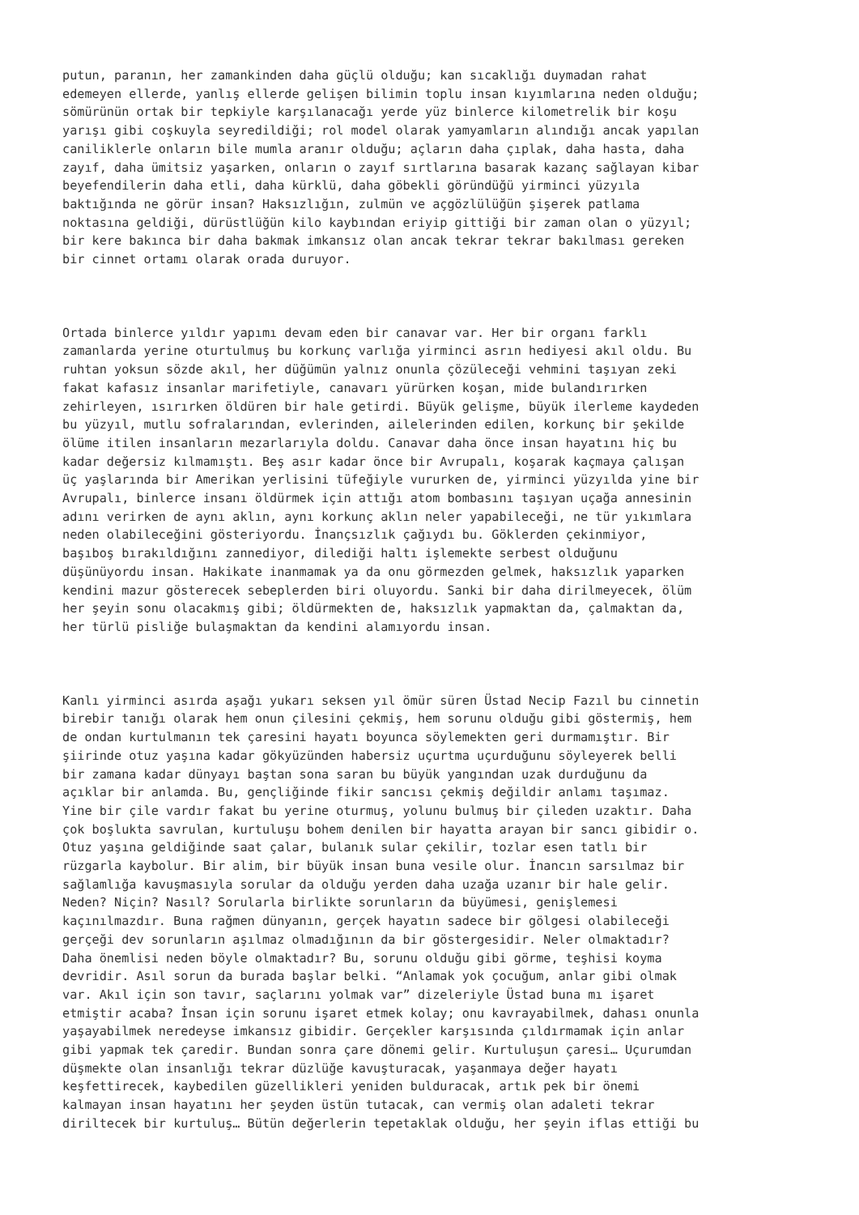putun, paranın, her zamankinden daha güçlü olduğu; kan sıcaklığı duymadan rahat edemeyen ellerde, yanlış ellerde gelişen bilimin toplu insan kıyımlarına neden olduğu; sömürünün ortak bir tepkiyle karşılanacağı yerde yüz binlerce kilometrelik bir koşu yarışı gibi coşkuyla seyredildiği; rol model olarak yamyamların alındığı ancak yapılan caniliklerle onların bile mumla aranır olduğu; açların daha çıplak, daha hasta, daha zayıf, daha ümitsiz yaşarken, onların o zayıf sırtlarına basarak kazanç sağlayan kibar beyefendilerin daha etli, daha kürklü, daha göbekli göründüğü yirminci yüzyıla baktığında ne görür insan? Haksızlığın, zulmün ve açgözlülüğün şişerek patlama noktasına geldiği, dürüstlüğün kilo kaybından eriyip gittiği bir zaman olan o yüzyıl; bir kere bakınca bir daha bakmak imkansız olan ancak tekrar tekrar bakılması gereken bir cinnet ortamı olarak orada duruyor.
Ortada binlerce yıldır yapımı devam eden bir canavar var. Her bir organı farklı zamanlarda yerine oturtulmuş bu korkunç varlığa yirminci asrın hediyesi akıl oldu. Bu ruhtan yoksun sözde akıl, her düğümün yalnız onunla çözüleceği vehmini taşıyan zeki fakat kafasız insanlar marifetiyle, canavarı yürürken koşan, mide bulandırırken zehirleyen, ısırırken öldüren bir hale getirdi. Büyük gelişme, büyük ilerleme kaydeden bu yüzyıl, mutlu sofralarından, evlerinden, ailelerinden edilen, korkunç bir şekilde ölüme itilen insanların mezarlarıyla doldu. Canavar daha önce insan hayatını hiç bu kadar değersiz kılmamıştı. Beş asır kadar önce bir Avrupalı, koşarak kaçmaya çalışan üç yaşlarında bir Amerikan yerlisini tüfeğiyle vururken de, yirminci yüzyılda yine bir Avrupalı, binlerce insanı öldürmek için attığı atom bombasını taşıyan uçağa annesinin adını verirken de aynı aklın, aynı korkunç aklın neler yapabileceği, ne tür yıkımlara neden olabileceğini gösteriyordu. İnançsızlık çağıydı bu. Göklerden çekinmiyor, başıboş bırakıldığını zannediyor, dilediği haltı işlemekte serbest olduğunu düşünüyordu insan. Hakikate inanmamak ya da onu görmezden gelmek, haksızlık yaparken kendini mazur gösterecek sebeplerden biri oluyordu. Sanki bir daha dirilmeyecek, ölüm her şeyin sonu olacakmış gibi; öldürmekten de, haksızlık yapmaktan da, çalmaktan da, her türlü pisliğe bulaşmaktan da kendini alamıyordu insan.
Kanlı yirminci asırda aşağı yukarı seksen yıl ömür süren Üstad Necip Fazıl bu cinnetin birebir tanığı olarak hem onun çilesini çekmiş, hem sorunu olduğu gibi göstermiş, hem de ondan kurtulmanın tek çaresini hayatı boyunca söylemekten geri durmamıştır. Bir şiirinde otuz yaşına kadar gökyüzünden habersiz uçurtma uçurduğunu söyleyerek belli bir zamana kadar dünyayı baştan sona saran bu büyük yangından uzak durduğunu da açıklar bir anlamda. Bu, gençliğinde fikir sancısı çekmiş değildir anlamı taşımaz. Yine bir çile vardır fakat bu yerine oturmuş, yolunu bulmuş bir çileden uzaktır. Daha çok boşlukta savrulan, kurtuluşu bohem denilen bir hayatta arayan bir sancı gibidir o. Otuz yaşına geldiğinde saat çalar, bulanık sular çekilir, tozlar esen tatlı bir rüzgarla kaybolur. Bir alim, bir büyük insan buna vesile olur. İnancın sarsılmaz bir sağlamlığa kavuşmasıyla sorular da olduğu yerden daha uzağa uzanır bir hale gelir. Neden? Niçin? Nasıl? Sorularla birlikte sorunların da büyümesi, genişlemesi kaçınılmazdır. Buna rağmen dünyanın, gerçek hayatın sadece bir gölgesi olabileceği gerçeği dev sorunların aşılmaz olmadığının da bir göstergesidir. Neler olmaktadır? Daha önemlisi neden böyle olmaktadır? Bu, sorunu olduğu gibi görme, teşhisi koyma devridir. Asıl sorun da burada başlar belki. “Anlamak yok çocuğum, anlar gibi olmak var. Akıl için son tavır, saçlarını yolmak var” dizeleriyle Üstad buna mı işaret etmiştir acaba? İnsan için sorunu işaret etmek kolay; onu kavrayabilmek, dahası onunla yaşayabilmek neredeyse imkansız gibidir. Gerçekler karşısında çıldırmamak için anlar gibi yapmak tek çaredir. Bundan sonra çare dönemi gelir. Kurtuluşun çaresi… Uçurumdan düşmekte olan insanlığı tekrar düzlüğe kavuşturacak, yaşanmaya değer hayatı keşfettirecek, kaybedilen güzellikleri yeniden bulduracak, artık pek bir önemi kalmayan insan hayatını her şeyden üstün tutacak, can vermiş olan adaleti tekrar diriltecek bir kurtuluş… Bütün değerlerin tepetaklak olduğu, her şeyin iflas ettiği bu